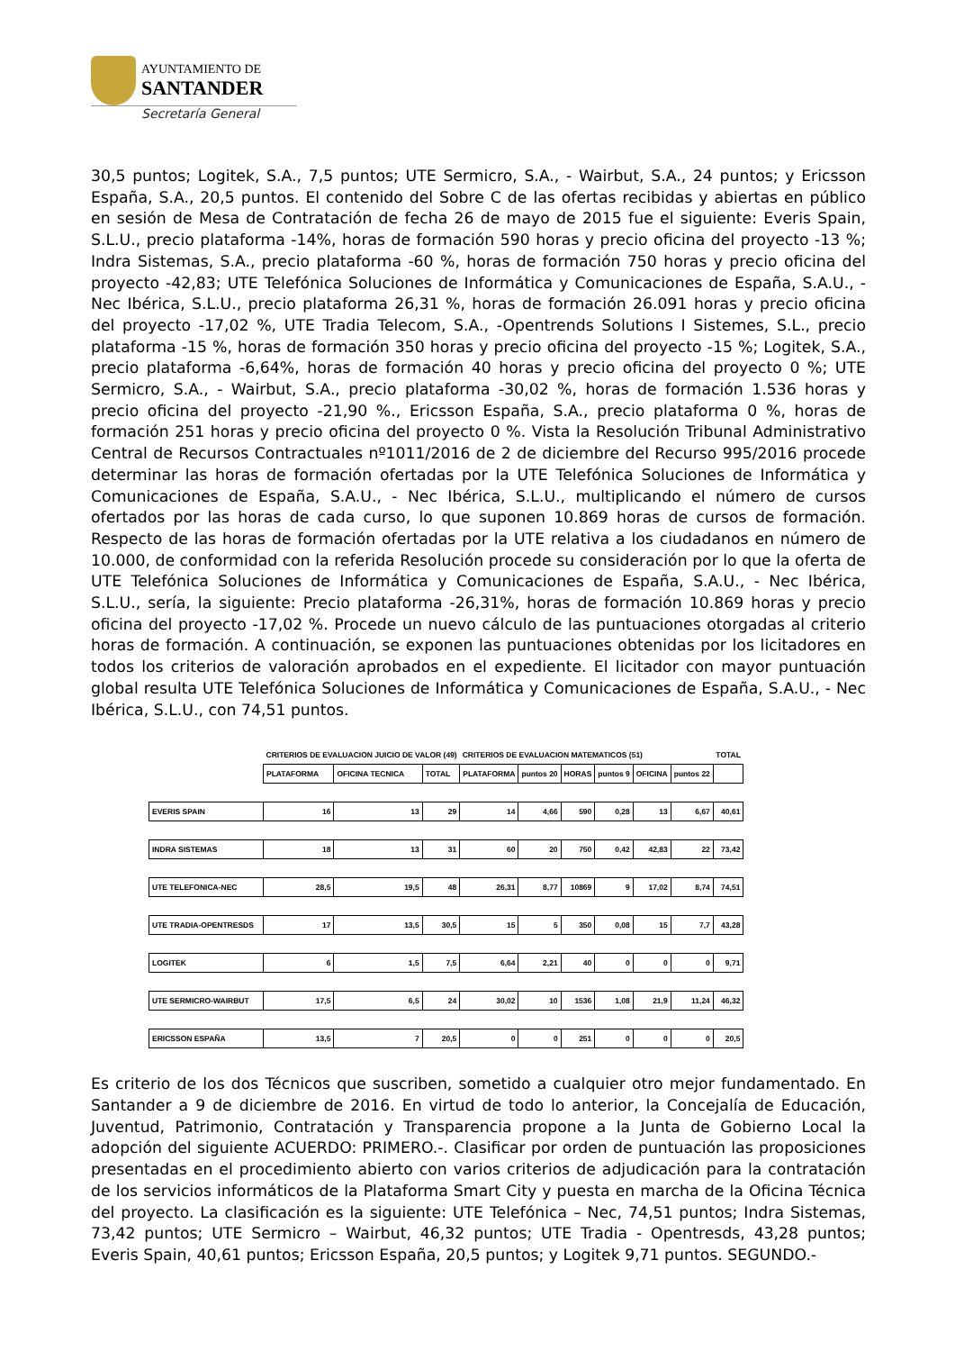AYUNTAMIENTO DE
SANTANDER
Secretaría General
30,5 puntos; Logitek, S.A., 7,5 puntos; UTE Sermicro, S.A., - Wairbut, S.A., 24 puntos; y Ericsson España, S.A., 20,5 puntos. El contenido del Sobre C de las ofertas recibidas y abiertas en público en sesión de Mesa de Contratación de fecha 26 de mayo de 2015 fue el siguiente: Everis Spain, S.L.U., precio plataforma -14%, horas de formación 590 horas y precio oficina del proyecto -13 %; Indra Sistemas, S.A., precio plataforma -60 %, horas de formación 750 horas y precio oficina del proyecto -42,83; UTE Telefónica Soluciones de Informática y Comunicaciones de España, S.A.U., - Nec Ibérica, S.L.U., precio plataforma 26,31 %, horas de formación 26.091 horas y precio oficina del proyecto -17,02 %, UTE Tradia Telecom, S.A., -Opentrends Solutions I Sistemes, S.L., precio plataforma -15 %, horas de formación 350 horas y precio oficina del proyecto -15 %; Logitek, S.A., precio plataforma -6,64%, horas de formación 40 horas y precio oficina del proyecto 0 %; UTE Sermicro, S.A., - Wairbut, S.A., precio plataforma -30,02 %, horas de formación 1.536 horas y precio oficina del proyecto -21,90 %., Ericsson España, S.A., precio plataforma 0 %, horas de formación 251 horas y precio oficina del proyecto 0 %. Vista la Resolución Tribunal Administrativo Central de Recursos Contractuales nº1011/2016 de 2 de diciembre del Recurso 995/2016 procede determinar las horas de formación ofertadas por la UTE Telefónica Soluciones de Informática y Comunicaciones de España, S.A.U., - Nec Ibérica, S.L.U., multiplicando el número de cursos ofertados por las horas de cada curso, lo que suponen 10.869 horas de cursos de formación. Respecto de las horas de formación ofertadas por la UTE relativa a los ciudadanos en número de 10.000, de conformidad con la referida Resolución procede su consideración por lo que la oferta de UTE Telefónica Soluciones de Informática y Comunicaciones de España, S.A.U., - Nec Ibérica, S.L.U., sería, la siguiente: Precio plataforma -26,31%, horas de formación 10.869 horas y precio oficina del proyecto -17,02 %. Procede un nuevo cálculo de las puntuaciones otorgadas al criterio horas de formación. A continuación, se exponen las puntuaciones obtenidas por los licitadores en todos los criterios de valoración aprobados en el expediente. El licitador con mayor puntuación global resulta UTE Telefónica Soluciones de Informática y Comunicaciones de España, S.A.U., - Nec Ibérica, S.L.U., con 74,51 puntos.
| | CRITERIOS DE EVALUACION JUICIO DE VALOR (49) | | | CRITERIOS DE EVALUACION MATEMATICOS (51) | | | | | | TOTAL |
| --- | --- | --- | --- | --- | --- | --- | --- | --- | --- | --- |
| | PLATAFORMA | OFICINA TECNICA | TOTAL | PLATAFORMA | puntos 20 | HORAS | puntos 9 | OFICINA | puntos 22 | |
| EVERIS SPAIN | 16 | 13 | 29 | 14 | 4,66 | 590 | 0,28 | 13 | 6,67 | 40,61 |
| INDRA SISTEMAS | 18 | 13 | 31 | 60 | 20 | 750 | 0,42 | 42,83 | 22 | 73,42 |
| UTE TELEFONICA-NEC | 28,5 | 19,5 | 48 | 26,31 | 8,77 | 10869 | 9 | 17,02 | 8,74 | 74,51 |
| UTE TRADIA-OPENTRESDS | 17 | 13,5 | 30,5 | 15 | 5 | 350 | 0,08 | 15 | 7,7 | 43,28 |
| LOGITEK | 6 | 1,5 | 7,5 | 6,64 | 2,21 | 40 | 0 | 0 | 0 | 9,71 |
| UTE SERMICRO-WAIRBUT | 17,5 | 6,5 | 24 | 30,02 | 10 | 1536 | 1,08 | 21,9 | 11,24 | 46,32 |
| ERICSSON ESPAÑA | 13,5 | 7 | 20,5 | 0 | 0 | 251 | 0 | 0 | 0 | 20,5 |
Es criterio de los dos Técnicos que suscriben, sometido a cualquier otro mejor fundamentado. En Santander a 9 de diciembre de 2016. En virtud de todo lo anterior, la Concejalía de Educación, Juventud, Patrimonio, Contratación y Transparencia propone a la Junta de Gobierno Local la adopción del siguiente ACUERDO: PRIMERO.-. Clasificar por orden de puntuación las proposiciones presentadas en el procedimiento abierto con varios criterios de adjudicación para la contratación de los servicios informáticos de la Plataforma Smart City y puesta en marcha de la Oficina Técnica del proyecto. La clasificación es la siguiente: UTE Telefónica – Nec, 74,51 puntos; Indra Sistemas, 73,42 puntos; UTE Sermicro – Wairbut, 46,32 puntos; UTE Tradia - Opentresds, 43,28 puntos; Everis Spain, 40,61 puntos; Ericsson España, 20,5 puntos; y Logitek 9,71 puntos. SEGUNDO.-